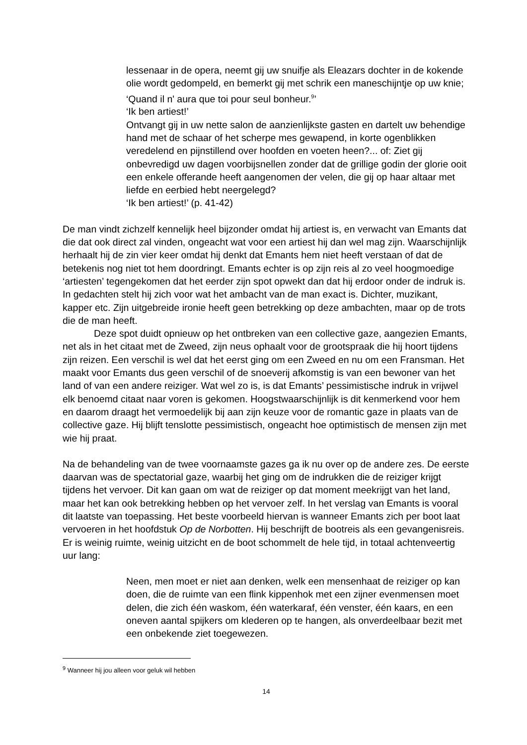lessenaar in de opera, neemt gij uw snuifje als Eleazars dochter in de kokende olie wordt gedompeld, en bemerkt gij met schrik een maneschijntje op uw knie; ‘Quand il n' aura que toi pour seul bonheur.<sup>9</sup>’
‘Ik ben artiest!’
Ontvangt gij in uw nette salon de aanzienlijkste gasten en dartelt uw behendige hand met de schaar of het scherpe mes gewapend, in korte ogenblikken veredelend en pijnstillend over hoofden en voeten heen?... of: Ziet gij onbevredigd uw dagen voorbijsnellen zonder dat de grillige godin der glorie ooit een enkele offerande heeft aangenomen der velen, die gij op haar altaar met liefde en eerbied hebt neergelegd?
‘Ik ben artiest!’ (p. 41-42)
De man vindt zichzelf kennelijk heel bijzonder omdat hij artiest is, en verwacht van Emants dat die dat ook direct zal vinden, ongeacht wat voor een artiest hij dan wel mag zijn. Waarschijnlijk herhaalt hij de zin vier keer omdat hij denkt dat Emants hem niet heeft verstaan of dat de betekenis nog niet tot hem doordringt. Emants echter is op zijn reis al zo veel hoogmoedige ‘artiesten’ tegengekomen dat het eerder zijn spot opwekt dan dat hij erdoor onder de indruk is. In gedachten stelt hij zich voor wat het ambacht van de man exact is. Dichter, muzikant, kapper etc. Zijn uitgebreide ironie heeft geen betrekking op deze ambachten, maar op de trots die de man heeft.
Deze spot duidt opnieuw op het ontbreken van een collective gaze, aangezien Emants, net als in het citaat met de Zweed, zijn neus ophaalt voor de grootspraak die hij hoort tijdens zijn reizen. Een verschil is wel dat het eerst ging om een Zweed en nu om een Fransman. Het maakt voor Emants dus geen verschil of de snoeverij afkomstig is van een bewoner van het land of van een andere reiziger. Wat wel zo is, is dat Emants’ pessimistische indruk in vrijwel elk benoemd citaat naar voren is gekomen. Hoogstwaarschijnlijk is dit kenmerkend voor hem en daarom draagt het vermoedelijk bij aan zijn keuze voor de romantic gaze in plaats van de collective gaze. Hij blijft tenslotte pessimistisch, ongeacht hoe optimistisch de mensen zijn met wie hij praat.
Na de behandeling van de twee voornaamste gazes ga ik nu over op de andere zes. De eerste daarvan was de spectatorial gaze, waarbij het ging om de indrukken die de reiziger krijgt tijdens het vervoer. Dit kan gaan om wat de reiziger op dat moment meekrijgt van het land, maar het kan ook betrekking hebben op het vervoer zelf. In het verslag van Emants is vooral dit laatste van toepassing. Het beste voorbeeld hiervan is wanneer Emants zich per boot laat vervoeren in het hoofdstuk Op de Norbotten. Hij beschrijft de bootreis als een gevangenisreis. Er is weinig ruimte, weinig uitzicht en de boot schommelt de hele tijd, in totaal achtenveertig uur lang:
Neen, men moet er niet aan denken, welk een mensenhaat de reiziger op kan doen, die de ruimte van een flink kippenhok met een zijner evenmensen moet delen, die zich één waskom, één waterkaraf, één venster, één kaars, en een oneven aantal spijkers om klederen op te hangen, als onverdeelbaar bezit met een onbekende ziet toegewezen.
<sup>9</sup> Wanneer hij jou alleen voor geluk wil hebben
14